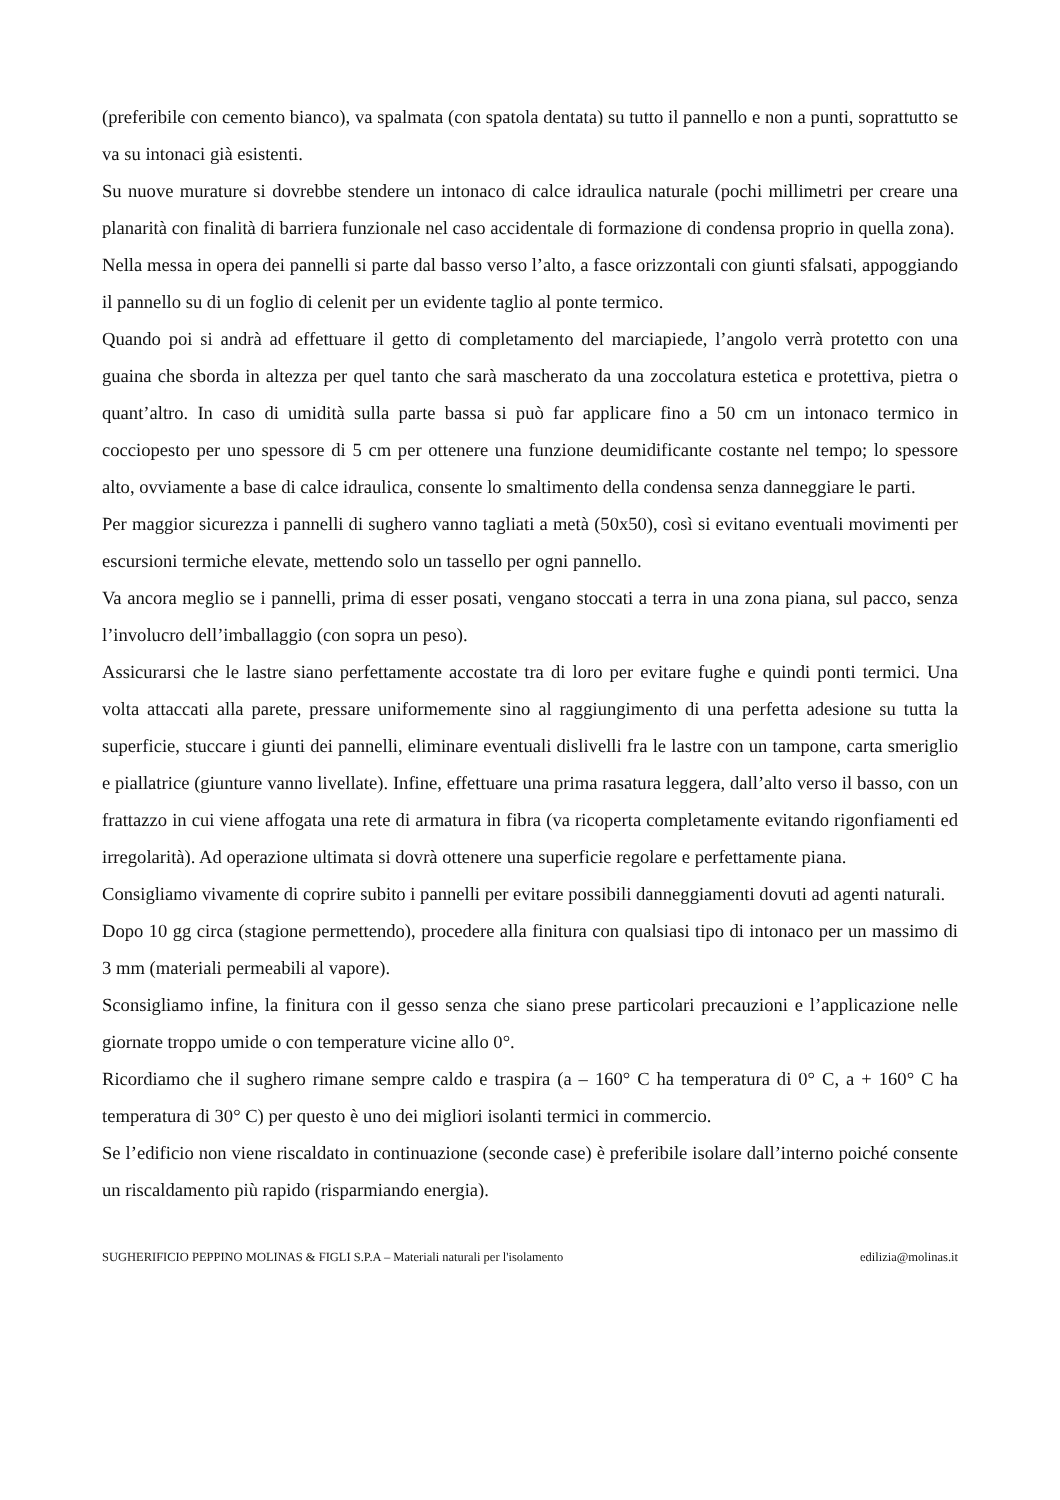(preferibile con cemento bianco), va spalmata (con spatola dentata) su tutto il pannello e non a punti, soprattutto se va su intonaci già esistenti.
Su nuove murature si dovrebbe stendere un intonaco di calce idraulica naturale (pochi millimetri per creare una planarità con finalità di barriera funzionale nel caso accidentale di formazione di condensa proprio in quella zona).
Nella messa in opera dei pannelli si parte dal basso verso l’alto, a fasce orizzontali con giunti sfalsati, appoggiando il pannello su di un foglio di celenit per un evidente taglio al ponte termico.
Quando poi si andrà ad effettuare il getto di completamento del marciapiede, l’angolo verrà protetto con una guaina che sborda in altezza per quel tanto che sarà mascherato da una zoccolatura estetica e protettiva, pietra o quant’altro. In caso di umidità sulla parte bassa si può far applicare fino a 50 cm un intonaco termico in cocciopesto per uno spessore di 5 cm per ottenere una funzione deumidificante costante nel tempo; lo spessore alto, ovviamente a base di calce idraulica, consente lo smaltimento della condensa senza danneggiare le parti.
Per maggior sicurezza i pannelli di sughero vanno tagliati a metà (50x50), così si evitano eventuali movimenti per escursioni termiche elevate, mettendo solo un tassello per ogni pannello.
Va ancora meglio se i pannelli, prima di esser posati, vengano stoccati a terra in una zona piana, sul pacco, senza l’involucro dell’imballaggio (con sopra un peso).
Assicurarsi che le lastre siano perfettamente accostate tra di loro per evitare fughe e quindi ponti termici. Una volta attaccati alla parete, pressare uniformemente sino al raggiungimento di una perfetta adesione su tutta la superficie, stuccare i giunti dei pannelli, eliminare eventuali dislivelli fra le lastre con un tampone, carta smeriglio e piallatrice (giunture vanno livellate). Infine, effettuare una prima rasatura leggera, dall’alto verso il basso, con un frattazzo in cui viene affogata una rete di armatura in fibra (va ricoperta completamente evitando rigonfiamenti ed irregolarità). Ad operazione ultimata si dovrà ottenere una superficie regolare e perfettamente piana.
Consigliamo vivamente di coprire subito i pannelli per evitare possibili danneggiamenti dovuti ad agenti naturali.
Dopo 10 gg circa (stagione permettendo), procedere alla finitura con qualsiasi tipo di intonaco per un massimo di 3 mm (materiali permeabili al vapore).
Sconsigliamo infine, la finitura con il gesso senza che siano prese particolari precauzioni e l’applicazione nelle giornate troppo umide o con temperature vicine allo 0°.
Ricordiamo che il sughero rimane sempre caldo e traspira (a – 160° C ha temperatura di 0° C, a + 160° C ha temperatura di 30° C) per questo è uno dei migliori isolanti termici in commercio.
Se l’edificio non viene riscaldato in continuazione (seconde case) è preferibile isolare dall’interno poiché consente un riscaldamento più rapido (risparmiando energia).
SUGHERIFICIO PEPPINO MOLINAS & FIGLI S.P.A – Materiali naturali per l'isolamento edilizia@molinas.it